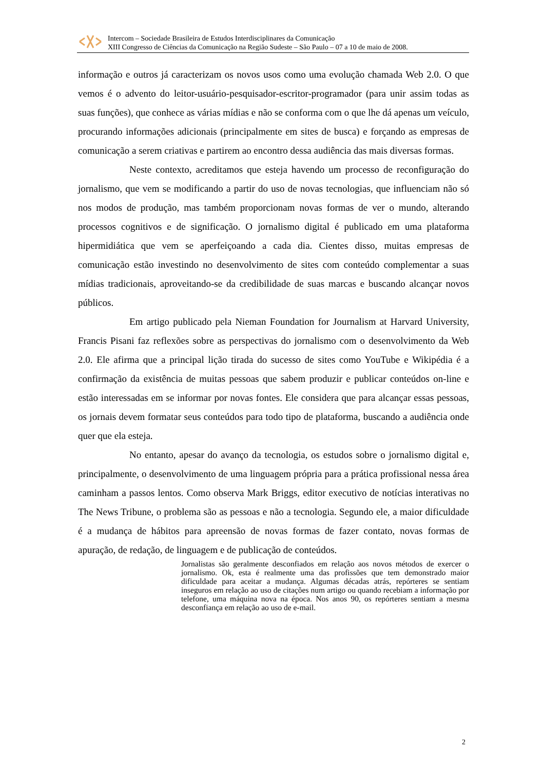Intercom – Sociedade Brasileira de Estudos Interdisciplinares da Comunicação
XIII Congresso de Ciências da Comunicação na Região Sudeste – São Paulo – 07 a 10 de maio de 2008.
informação e outros já caracterizam os novos usos como uma evolução chamada Web 2.0. O que vemos é o advento do leitor-usuário-pesquisador-escritor-programador (para unir assim todas as suas funções), que conhece as várias mídias e não se conforma com o que lhe dá apenas um veículo, procurando informações adicionais (principalmente em sites de busca) e forçando as empresas de comunicação a serem criativas e partirem ao encontro dessa audiência das mais diversas formas.
Neste contexto, acreditamos que esteja havendo um processo de reconfiguração do jornalismo, que vem se modificando a partir do uso de novas tecnologias, que influenciam não só nos modos de produção, mas também proporcionam novas formas de ver o mundo, alterando processos cognitivos e de significação. O jornalismo digital é publicado em uma plataforma hipermidiática que vem se aperfeiçoando a cada dia. Cientes disso, muitas empresas de comunicação estão investindo no desenvolvimento de sites com conteúdo complementar a suas mídias tradicionais, aproveitando-se da credibilidade de suas marcas e buscando alcançar novos públicos.
Em artigo publicado pela Nieman Foundation for Journalism at Harvard University, Francis Pisani faz reflexões sobre as perspectivas do jornalismo com o desenvolvimento da Web 2.0. Ele afirma que a principal lição tirada do sucesso de sites como YouTube e Wikipédia é a confirmação da existência de muitas pessoas que sabem produzir e publicar conteúdos on-line e estão interessadas em se informar por novas fontes. Ele considera que para alcançar essas pessoas, os jornais devem formatar seus conteúdos para todo tipo de plataforma, buscando a audiência onde quer que ela esteja.
No entanto, apesar do avanço da tecnologia, os estudos sobre o jornalismo digital e, principalmente, o desenvolvimento de uma linguagem própria para a prática profissional nessa área caminham a passos lentos. Como observa Mark Briggs, editor executivo de notícias interativas no The News Tribune, o problema são as pessoas e não a tecnologia. Segundo ele, a maior dificuldade é a mudança de hábitos para apreensão de novas formas de fazer contato, novas formas de apuração, de redação, de linguagem e de publicação de conteúdos.
Jornalistas são geralmente desconfiados em relação aos novos métodos de exercer o jornalismo. Ok, esta é realmente uma das profissões que tem demonstrado maior dificuldade para aceitar a mudança. Algumas décadas atrás, repórteres se sentiam inseguros em relação ao uso de citações num artigo ou quando recebiam a informação por telefone, uma máquina nova na época. Nos anos 90, os repórteres sentiam a mesma desconfiança em relação ao uso de e-mail.
2